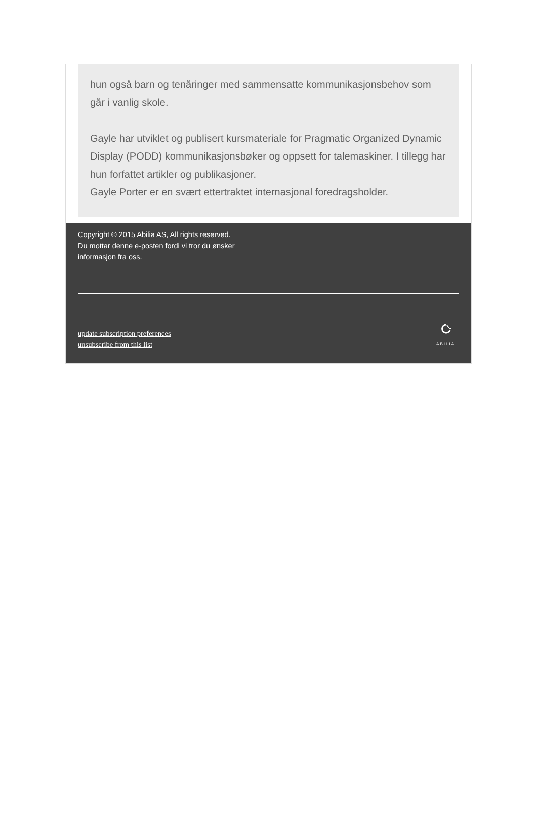hun også barn og tenåringer med sammensatte kommunikasjonsbehov som går i vanlig skole.
Gayle har utviklet og publisert kursmateriale for Pragmatic Organized Dynamic Display (PODD) kommunikasjonsbøker og oppsett for talemaskiner. I tillegg har hun forfattet artikler og publikasjoner.
Gayle Porter er en svært ettertraktet internasjonal foredragsholder.
Copyright © 2015 Abilia AS, All rights reserved.
Du mottar denne e-posten fordi vi tror du ønsker
informasjon fra oss.
update subscription preferences
unsubscribe from this list
ABILIA